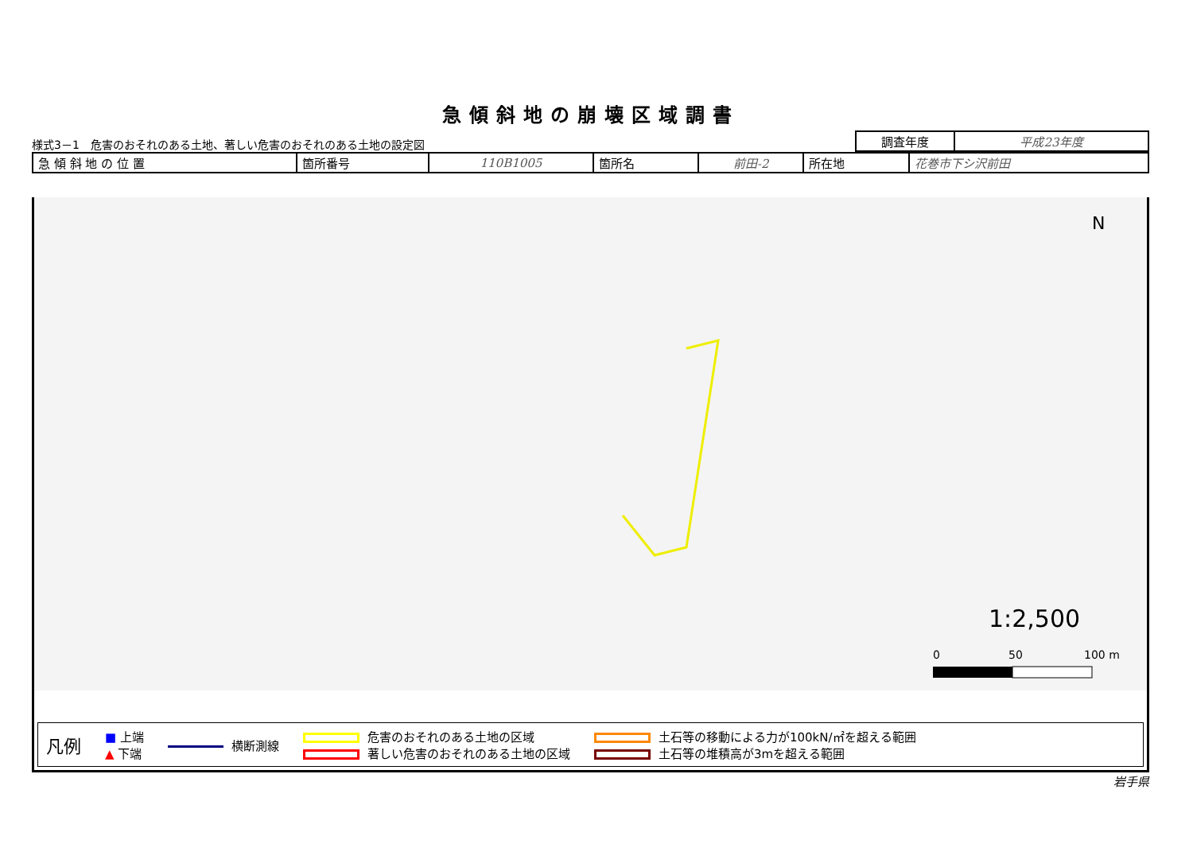急傾斜地の崩壊区域調書
様式3－1　危害のおそれのある土地、著しい危害のおそれのある土地の設定図
| 調査年度 | 平成23年度 |
| 急 傾 斜 地 の 位 置 | 箇所番号 | 110B1005 | 箇所名 | 前田-2 | 所在地 | 花巻市下シ沢前田 |
N
1:2,500
0
50
100 m
凡例
■ 上端
▲ 下端
横断測線
危害のおそれのある土地の区域
著しい危害のおそれのある土地の区域
土石等の移動による力が100kN/㎡を超える範囲
土石等の堆積高が3mを超える範囲
岩手県